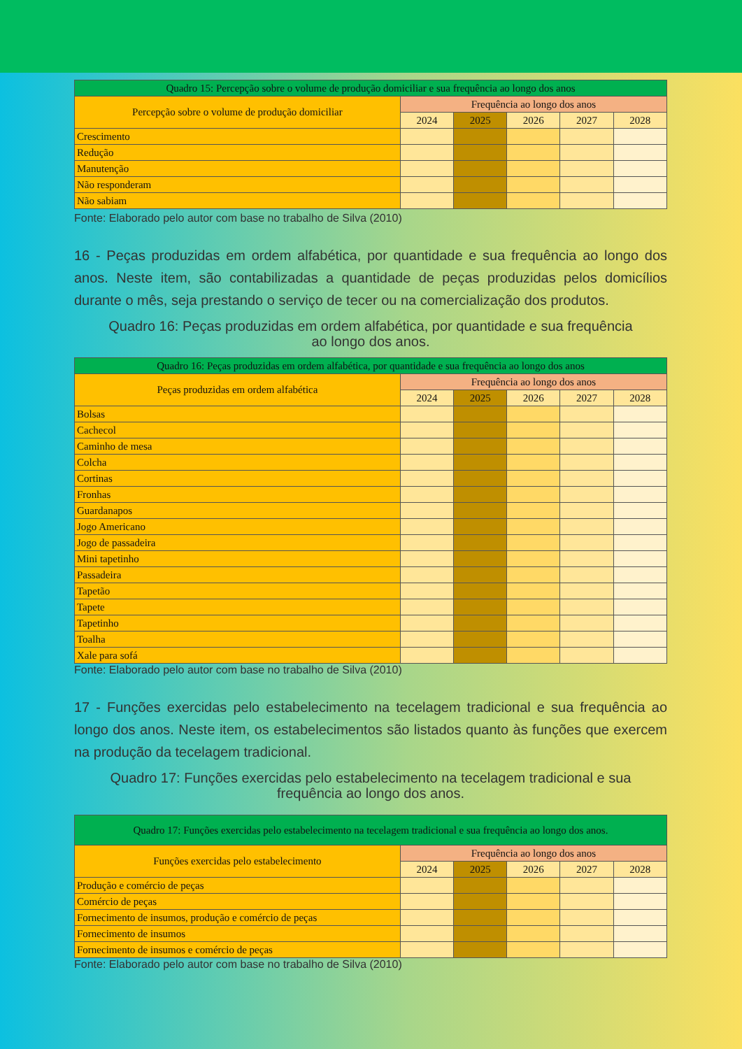| Quadro 15: Percepção sobre o volume de produção domiciliar e sua frequência ao longo dos anos | | | | | |
| Percepção sobre o volume de produção domiciliar | Frequência ao longo dos anos | | | | |
| | 2024 | 2025 | 2026 | 2027 | 2028 |
| Crescimento | | | | | |
| Redução | | | | | |
| Manutenção | | | | | |
| Não responderam | | | | | |
| Não sabiam | | | | | |
Fonte: Elaborado pelo autor com base no trabalho de Silva (2010)
16 - Peças produzidas em ordem alfabética, por quantidade e sua frequência ao longo dos anos. Neste item, são contabilizadas a quantidade de peças produzidas pelos domicílios durante o mês, seja prestando o serviço de tecer ou na comercialização dos produtos.
Quadro 16: Peças produzidas em ordem alfabética, por quantidade e sua frequência
ao longo dos anos.
| Quadro 16: Peças produzidas em ordem alfabética, por quantidade e sua frequência ao longo dos anos | | | | | |
| Peças produzidas em ordem alfabética | Frequência ao longo dos anos | | | | |
| | 2024 | 2025 | 2026 | 2027 | 2028 |
| Bolsas | | | | | |
| Cachecol | | | | | |
| Caminho de mesa | | | | | |
| Colcha | | | | | |
| Cortinas | | | | | |
| Fronhas | | | | | |
| Guardanapos | | | | | |
| Jogo Americano | | | | | |
| Jogo de passadeira | | | | | |
| Mini tapetinho | | | | | |
| Passadeira | | | | | |
| Tapetão | | | | | |
| Tapete | | | | | |
| Tapetinho | | | | | |
| Toalha | | | | | |
| Xale para sofá | | | | | |
Fonte: Elaborado pelo autor com base no trabalho de Silva (2010)
17 - Funções exercidas pelo estabelecimento na tecelagem tradicional e sua frequência ao longo dos anos. Neste item, os estabelecimentos são listados quanto às funções que exercem na produção da tecelagem tradicional.
Quadro 17: Funções exercidas pelo estabelecimento na tecelagem tradicional e sua
frequência ao longo dos anos.
| Quadro 17: Funções exercidas pelo estabelecimento na tecelagem tradicional e sua frequência ao longo dos anos. | | | | | |
| Funções exercidas pelo estabelecimento | Frequência ao longo dos anos | | | | |
| | 2024 | 2025 | 2026 | 2027 | 2028 |
| Produção e comércio de peças | | | | | |
| Comércio de peças | | | | | |
| Fornecimento de insumos, produção e comércio de peças | | | | | |
| Fornecimento de insumos | | | | | |
| Fornecimento de insumos e comércio de peças | | | | | |
Fonte: Elaborado pelo autor com base no trabalho de Silva (2010)